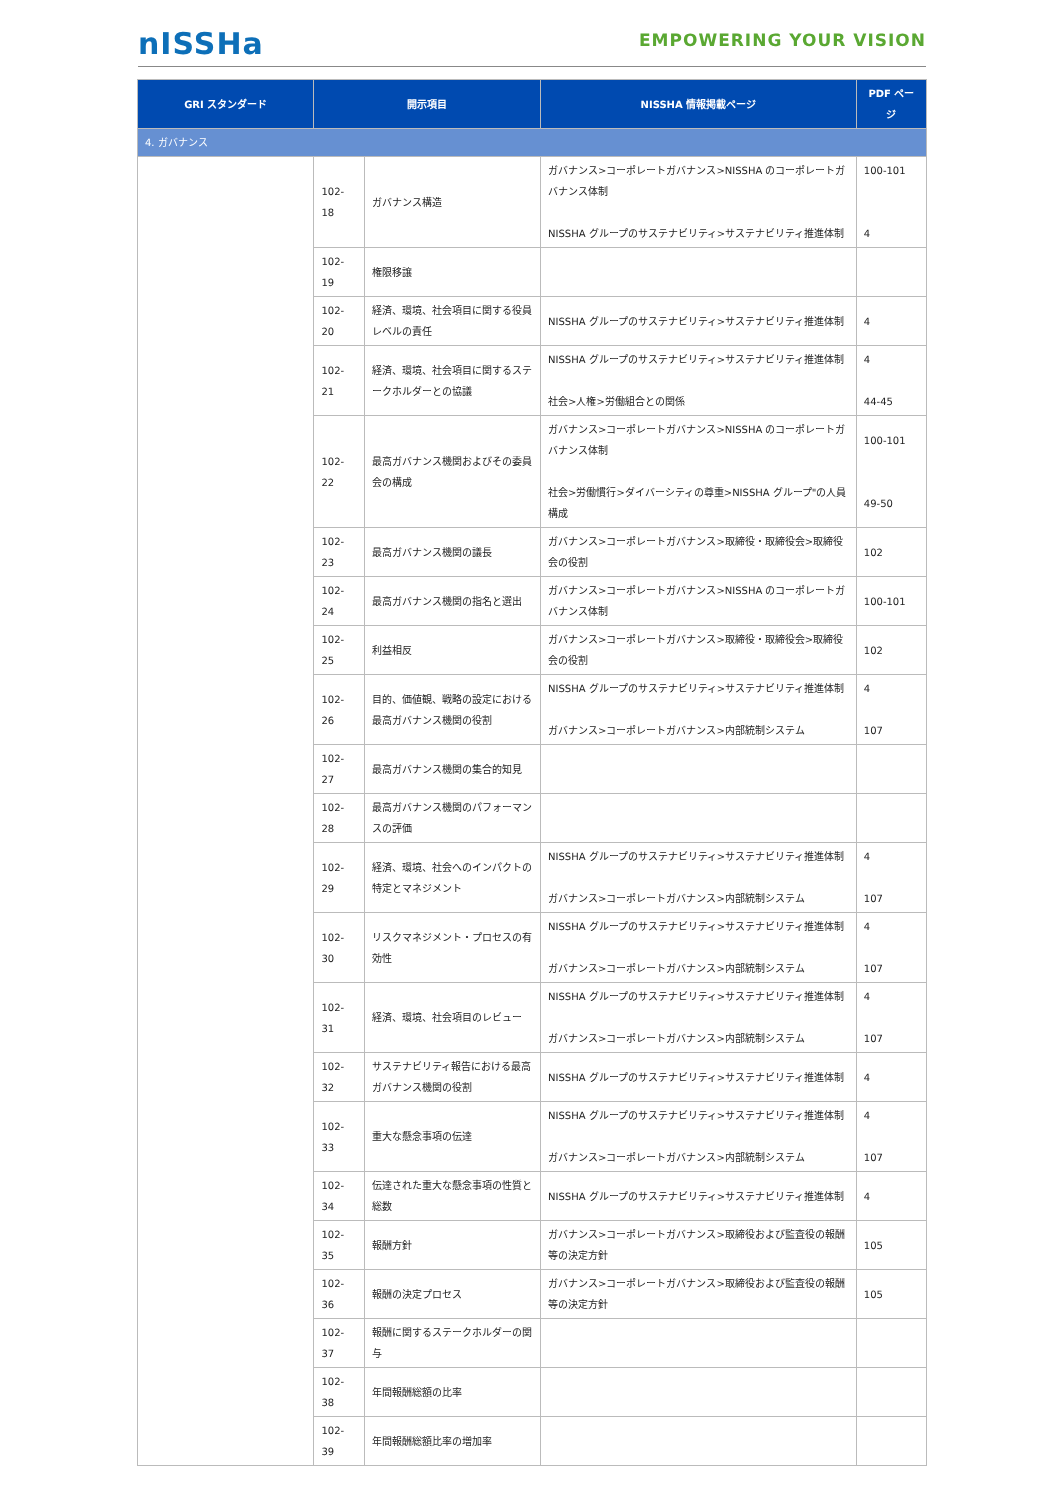nISSHa
EMPOWERING YOUR VISION
| GRI スタンダード | 開示項目 | | NISSHA 情報掲載ページ | PDF ページ |
| --- | --- | --- | --- | --- |
| 4. ガバナンス | | | | |
| | 102-18 | ガバナンス構造 | ガバナンス>コーポレートガバナンス>NISSHA のコーポレートガバナンス体制 NISSHA グループのサステナビリティ>サステナビリティ推進体制 | 100-101 4 |
| | 102-19 | 権限移譲 | | |
| | 102-20 | 経済、環境、社会項目に関する役員レベルの責任 | NISSHA グループのサステナビリティ>サステナビリティ推進体制 | 4 |
| | 102-21 | 経済、環境、社会項目に関するステークホルダーとの協議 | NISSHA グループのサステナビリティ>サステナビリティ推進体制 社会>人権>労働組合との関係 | 4 44-45 |
| | 102-22 | 最高ガバナンス機関およびその委員会の構成 | ガバナンス>コーポレートガバナンス>NISSHA のコーポレートガバナンス体制 社会>労働慣行>ダイバーシティの尊重>NISSHA グループ"の人員構成 | 100-101 49-50 |
| | 102-23 | 最高ガバナンス機関の議長 | ガバナンス>コーポレートガバナンス>取締役・取締役会>取締役会の役割 | 102 |
| | 102-24 | 最高ガバナンス機関の指名と選出 | ガバナンス>コーポレートガバナンス>NISSHA のコーポレートガバナンス体制 | 100-101 |
| | 102-25 | 利益相反 | ガバナンス>コーポレートガバナンス>取締役・取締役会>取締役会の役割 | 102 |
| | 102-26 | 目的、価値観、戦略の設定における最高ガバナンス機関の役割 | NISSHA グループのサステナビリティ>サステナビリティ推進体制 ガバナンス>コーポレートガバナンス>内部統制システム | 4 107 |
| | 102-27 | 最高ガバナンス機関の集合的知見 | | |
| | 102-28 | 最高ガバナンス機関のパフォーマンスの評価 | | |
| | 102-29 | 経済、環境、社会へのインパクトの特定とマネジメント | NISSHA グループのサステナビリティ>サステナビリティ推進体制 ガバナンス>コーポレートガバナンス>内部統制システム | 4 107 |
| | 102-30 | リスクマネジメント・プロセスの有効性 | NISSHA グループのサステナビリティ>サステナビリティ推進体制 ガバナンス>コーポレートガバナンス>内部統制システム | 4 107 |
| | 102-31 | 経済、環境、社会項目のレビュー | NISSHA グループのサステナビリティ>サステナビリティ推進体制 ガバナンス>コーポレートガバナンス>内部統制システム | 4 107 |
| | 102-32 | サステナビリティ報告における最高ガバナンス機関の役割 | NISSHA グループのサステナビリティ>サステナビリティ推進体制 | 4 |
| | 102-33 | 重大な懸念事項の伝達 | NISSHA グループのサステナビリティ>サステナビリティ推進体制 ガバナンス>コーポレートガバナンス>内部統制システム | 4 107 |
| | 102-34 | 伝達された重大な懸念事項の性質と総数 | NISSHA グループのサステナビリティ>サステナビリティ推進体制 | 4 |
| | 102-35 | 報酬方針 | ガバナンス>コーポレートガバナンス>取締役および監査役の報酬等の決定方針 | 105 |
| | 102-36 | 報酬の決定プロセス | ガバナンス>コーポレートガバナンス>取締役および監査役の報酬等の決定方針 | 105 |
| | 102-37 | 報酬に関するステークホルダーの関与 | | |
| | 102-38 | 年間報酬総額の比率 | | |
| | 102-39 | 年間報酬総額比率の増加率 | | |